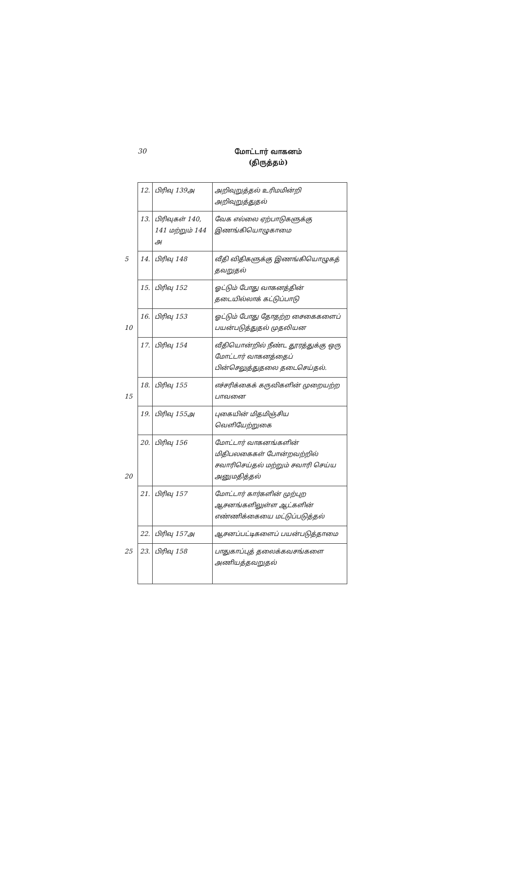30
மோட்டார் வாகனம்
(திருத்தம்)
| 12. | பிரிவு 139அ | அறிவுறுத்தல் உரிமமின்றி அறிவுறுத்துதல் |
| 13. | பிரிவுகள் 140, 141 மற்றும் 144 அ | வேக எல்லை ஏற்பாடுகளுக்கு இணங்கியொழுகாமை |
| 5 14. | பிரிவு 148 | வீதி விதிகளுக்கு இணங்கியொழுகத் தவறுதல் |
| 15. | பிரிவு 152 | ஓட்டும் போது வாகனத்தின் தடையில்லாக் கட்டுப்பாடு |
| 16. | பிரிவு 153 | ஓட்டும் போது தோதற்ற சைகைகளைப் பயன்படுத்துதல் முதலியன 10 |
| 17. | பிரிவு 154 | வீதியொன்றில் நீண்ட தூரத்துக்கு ஒரு மோட்டார் வாகனத்தைப் பின்செலுத்துதலை தடைசெய்தல். |
| 18. | பிரிவு 155 | எச்சரிக்கைக் கருவிகளின் முறையற்ற பாவனை 15 |
| 19. | பிரிவு 155அ | புகையின் மிதமிஞ்சிய வெளியேற்றுகை |
| 20. | பிரிவு 156 | மோட்டார் வாகனங்களின் மிதிபலகைகள் போன்றவற்றில் சவாரிசெய்தல் மற்றும் சவாரி செய்ய அனுமதித்தல் 20 |
| 21. | பிரிவு 157 | மோட்டார் கார்களின் முற்புற ஆசனங்களிலுள்ள ஆட்களின் எண்ணிக்கையை மட்டுப்படுத்தல் |
| 22. | பிரிவு 157அ | ஆசனப்பட்டிகளைப் பயன்படுத்தாமை |
| 25 23. | பிரிவு 158 | பாதுகாப்புத் தலைக்கவசங்களை அணியத்தவறுதல் |